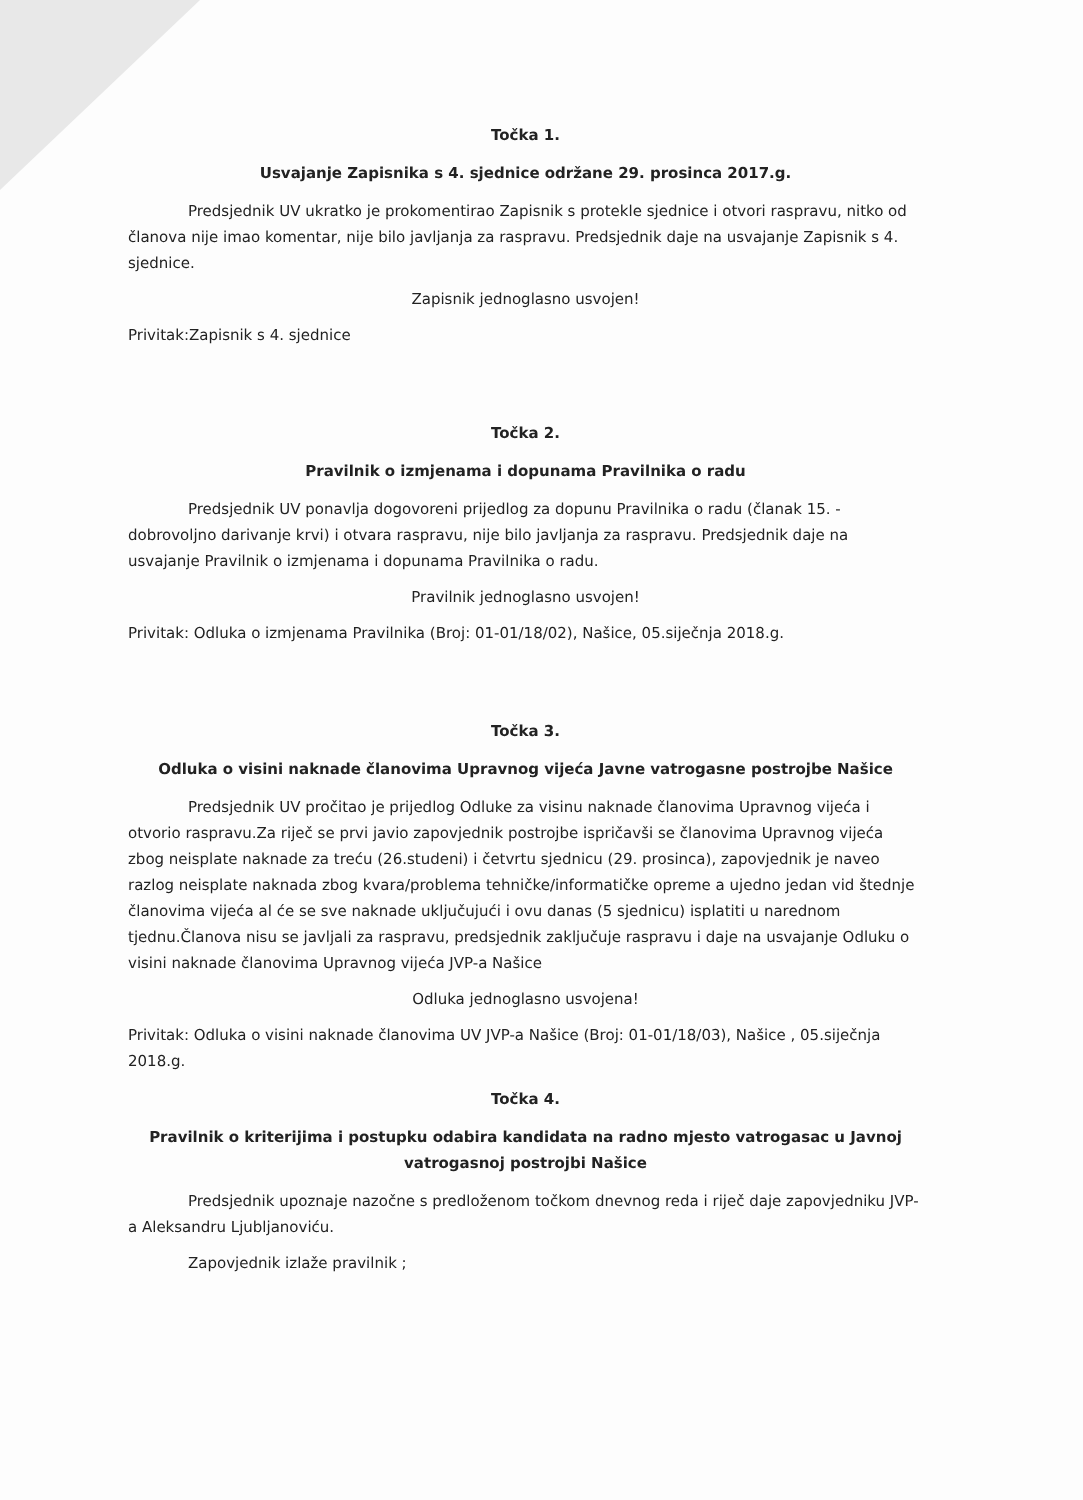Točka 1.
Usvajanje Zapisnika s 4. sjednice održane 29. prosinca 2017.g.
Predsjednik UV ukratko je prokomentirao Zapisnik s protekle sjednice i otvori raspravu, nitko od članova nije imao komentar, nije bilo javljanja za raspravu. Predsjednik daje na usvajanje Zapisnik s 4. sjednice.
Zapisnik jednoglasno usvojen!
Privitak:Zapisnik s 4. sjednice
Točka 2.
Pravilnik o izmjenama i dopunama Pravilnika o radu
Predsjednik UV ponavlja dogovoreni prijedlog za dopunu Pravilnika o radu (članak 15. - dobrovoljno darivanje krvi) i otvara raspravu, nije bilo javljanja za raspravu. Predsjednik daje na usvajanje Pravilnik o izmjenama i dopunama Pravilnika o radu.
Pravilnik jednoglasno usvojen!
Privitak: Odluka o izmjenama Pravilnika (Broj: 01-01/18/02), Našice, 05.siječnja 2018.g.
Točka 3.
Odluka o visini naknade članovima Upravnog vijeća Javne vatrogasne postrojbe Našice
Predsjednik UV pročitao je prijedlog Odluke za visinu naknade članovima Upravnog vijeća i otvorio raspravu.Za riječ se prvi javio zapovjednik postrojbe ispričavši se članovima Upravnog vijeća zbog neisplate naknade za treću (26.studeni) i četvrtu sjednicu (29. prosinca), zapovjednik je naveo razlog neisplate naknada zbog kvara/problema tehničke/informatičke opreme a ujedno jedan vid štednje članovima vijeća al će se sve naknade uključujući i ovu danas (5 sjednicu) isplatiti u narednom tjednu.Članova nisu se javljali za raspravu, predsjednik zaključuje raspravu i daje na usvajanje Odluku o visini naknade članovima Upravnog vijeća JVP-a Našice
Odluka jednoglasno usvojena!
Privitak: Odluka o visini naknade članovima UV JVP-a Našice (Broj: 01-01/18/03), Našice , 05.siječnja 2018.g.
Točka 4.
Pravilnik o kriterijima i postupku odabira kandidata na radno mjesto vatrogasac u Javnoj vatrogasnoj postrojbi Našice
Predsjednik upoznaje nazočne s predloženom točkom dnevnog reda i riječ daje zapovjedniku JVP-a Aleksandru Ljubljanoviću.
Zapovjednik izlaže pravilnik ;